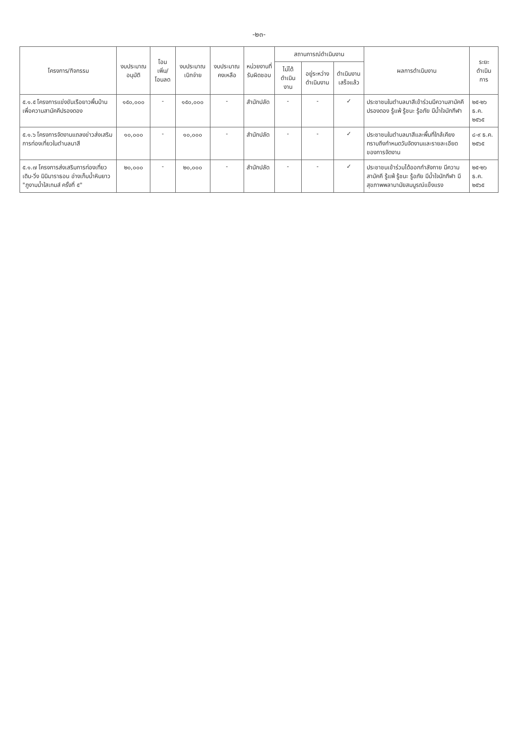-๒๓-
| โครงการ/กิจกรรม | งบประมาณ อนุมัติ | โอนเพิ่ม/ โอนลด | งบประมาณ เบิกจ่าย | งบประมาณ คงเหลือ | หน่วยงานที่ รับผิดชอบ | สถานการณ์ดำเนินงาน | | | ผลการดำเนินงาน | ระยะ ดำเนินการ |
| --- | --- | --- | --- | --- | --- | --- | --- | --- | --- | --- |
| | | | | | | ไม่ได้ ดำเนินงาน | อยู่ระหว่าง ดำเนินงาน | ดำเนินงาน เสร็จแล้ว | | |
| ๕.๑.๕ โครงการแข่งขันเรือยาวพื้นบ้าน เพื่อความสามัคคีปรองดอง | ๑๕๐,๐๐๐ | - | ๑๕๐,๐๐๐ | - | สำนักปลัด | - | - | ✓ | ประชาชนในตำบลนาสีเข้าร่วมมีความสามัคคี ปรองดอง รู้แพ้ รู้ชนะ รู้อภัย มีน้ำใจนักกีฬา | ๒๕-๒๖ ธ.ค. ๒๕๖๕ |
| ๕.๑.๖ โครงการจัดงานแถลงข่าวส่งเสริมการท่องเที่ยวในตำบลนาสี | ๑๐,๐๐๐ | - | ๑๐,๐๐๐ | - | สำนักปลัด | - | - | ✓ | ประชาชนในตำบลนาสีและพื้นที่ใกล้เคียง ทราบถึงกำหนดวันจัดงานและรายละเอียดของการจัดงาน | ๘-๙ ธ.ค. ๒๕๖๕ |
| ๕.๑.๗ โครงการส่งเสริมการท่องเที่ยว เดิน-วิ่ง มินิมาราธอน อ่างเก็บน้ำหินยาว "ภูงามน้ำใสเกมส์ ครั้งที่ ๕" | ๒๐,๐๐๐ | - | ๒๐,๐๐๐ | - | สำนักปลัด | - | - | ✓ | ประชาชนเข้าร่วมได้ออกกำลังกาย มีความสามัคคี รู้แพ้ รู้ชนะ รู้อภัย มีน้ำใจนักกีฬา มีสุขภาพพลานามัยสมบูรณ์แข็งแรง | ๒๕-๒๖ ธ.ค. ๒๕๖๕ |